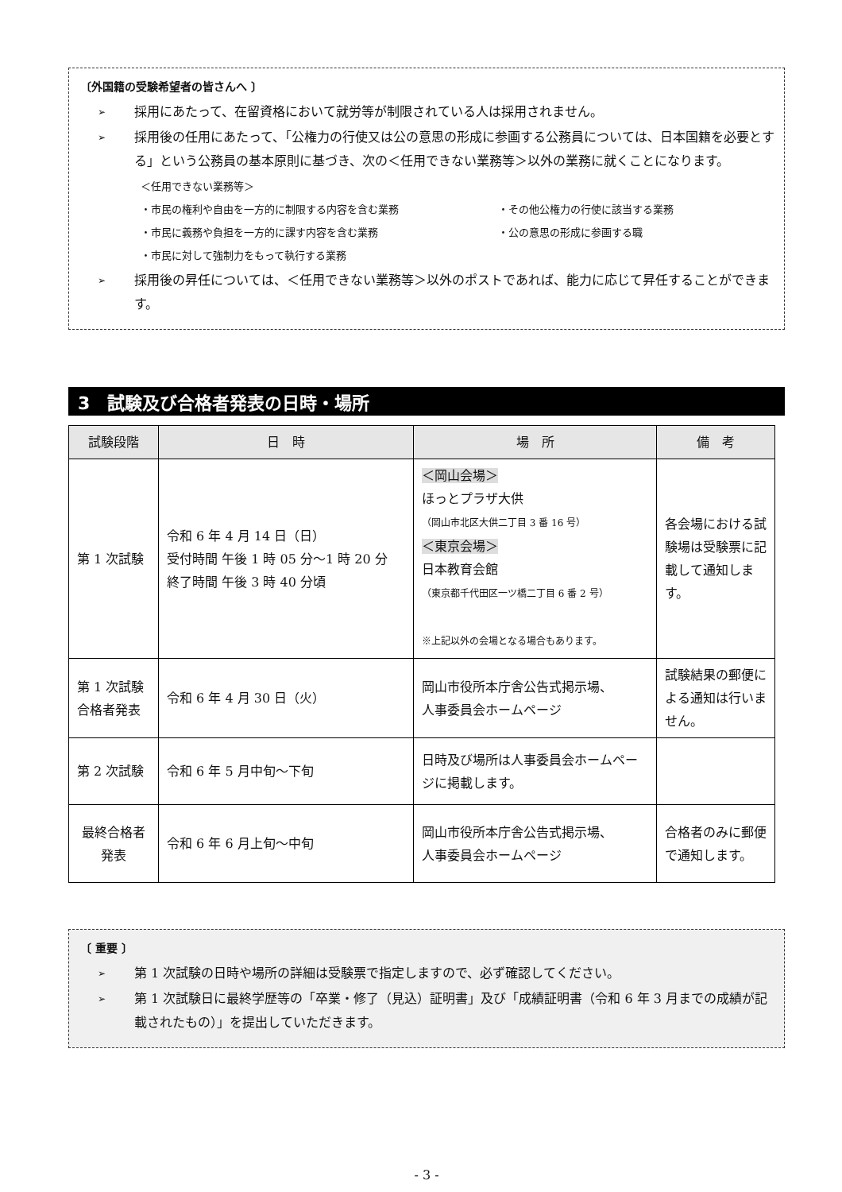〔外国籍の受験希望者の皆さんへ 〕
➢ 採用にあたって、在留資格において就労等が制限されている人は採用されません。
➢ 採用後の任用にあたって、「公権力の行使又は公の意思の形成に参画する公務員については、日本国籍を必要とする」という公務員の基本原則に基づき、次の＜任用できない業務等＞以外の業務に就くことになります。
＜任用できない業務等＞
・市民の権利や自由を一方的に制限する内容を含む業務 ・その他公権力の行使に該当する業務 ・市民に義務や負担を一方的に課す内容を含む業務 ・公の意思の形成に参画する職 ・市民に対して強制力をもって執行する業務
➢ 採用後の昇任については、＜任用できない業務等＞以外のポストであれば、能力に応じて昇任することができます。
3　試験及び合格者発表の日時・場所
| 試験段階 | 日 時 | 場 所 | 備 考 |
| --- | --- | --- | --- |
| 第 1 次試験 | 令和 6 年 4 月 14 日（日） 受付時間 午後 1 時 05 分～1 時 20 分 終了時間 午後 3 時 40 分頃 | ＜岡山会場＞ ほっとプラザ大供 （岡山市北区大供二丁目 3 番 16 号） ＜東京会場＞ 日本教育会館 （東京都千代田区一ツ橋二丁目 6 番 2 号） ※上記以外の会場となる場合もあります。 | 各会場における試験場は受験票に記載して通知します。 |
| 第 1 次試験 合格者発表 | 令和 6 年 4 月 30 日（火） | 岡山市役所本庁舎公告式掲示場、 人事委員会ホームページ | 試験結果の郵便による通知は行いません。 |
| 第 2 次試験 | 令和 6 年 5 月中旬～下旬 | 日時及び場所は人事委員会ホームページに掲載します。 | |
| 最終合格者 発表 | 令和 6 年 6 月上旬～中旬 | 岡山市役所本庁舎公告式掲示場、 人事委員会ホームページ | 合格者のみに郵便で通知します。 |
〔 重要 〕
➢ 第 1 次試験の日時や場所の詳細は受験票で指定しますので、必ず確認してください。
➢ 第 1 次試験日に最終学歴等の「卒業・修了（見込）証明書」及び「成績証明書（令和 6 年 3 月までの成績が記載されたもの）」を提出していただきます。
- 3 -